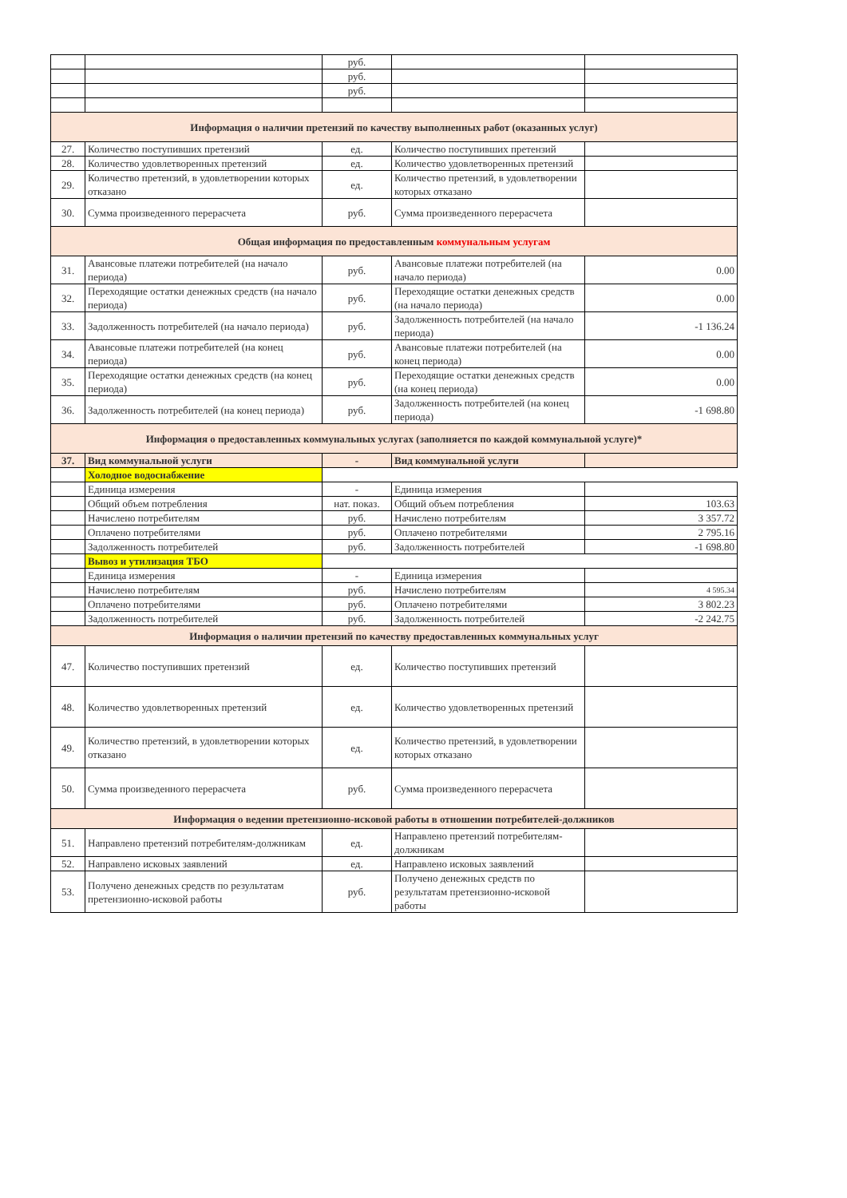| | | руб. | | |
| | | руб. | | |
| | | руб. | | |
| Информация о наличии претензий по качеству выполненных работ (оказанных услуг) | | | | |
| 27. | Количество поступивших претензий | ед. | Количество поступивших претензий | |
| 28. | Количество удовлетворенных претензий | ед. | Количество удовлетворенных претензий | |
| 29. | Количество претензий, в удовлетворении которых отказано | ед. | Количество претензий, в удовлетворении которых отказано | |
| 30. | Сумма произведенного перерасчета | руб. | Сумма произведенного перерасчета | |
| Общая информация по предоставленным коммунальным услугам | | | | |
| 31. | Авансовые платежи потребителей (на начало периода) | руб. | Авансовые платежи потребителей (на начало периода) | 0.00 |
| 32. | Переходящие остатки денежных средств (на начало периода) | руб. | Переходящие остатки денежных средств (на начало периода) | 0.00 |
| 33. | Задолженность потребителей (на начало периода) | руб. | Задолженность потребителей (на начало периода) | -1 136.24 |
| 34. | Авансовые платежи потребителей (на конец периода) | руб. | Авансовые платежи потребителей (на конец периода) | 0.00 |
| 35. | Переходящие остатки денежных средств (на конец периода) | руб. | Переходящие остатки денежных средств (на конец периода) | 0.00 |
| 36. | Задолженность потребителей (на конец периода) | руб. | Задолженность потребителей (на конец периода) | -1 698.80 |
| Информация о предоставленных коммунальных услугах (заполняется по каждой коммунальной услуге)* | | | | |
| 37. | Вид коммунальной услуги | - | Вид коммунальной услуги | |
| | Холодное водоснабжение | | | |
| | Единица измерения | - | Единица измерения | |
| | Общий объем потребления | нат. показ. | Общий объем потребления | 103.63 |
| | Начислено потребителям | руб. | Начислено потребителям | 3 357.72 |
| | Оплачено потребителями | руб. | Оплачено потребителями | 2 795.16 |
| | Задолженность потребителей | руб. | Задолженность потребителей | -1 698.80 |
| | Вывоз и утилизация ТБО | | | |
| | Единица измерения | - | Единица измерения | |
| | Начислено потребителям | руб. | Начислено потребителям | 4 595.34 |
| | Оплачено потребителями | руб. | Оплачено потребителями | 3 802.23 |
| | Задолженность потребителей | руб. | Задолженность потребителей | -2 242.75 |
| Информация о наличии претензий по качеству предоставленных коммунальных услуг | | | | |
| 47. | Количество поступивших претензий | ед. | Количество поступивших претензий | |
| 48. | Количество удовлетворенных претензий | ед. | Количество удовлетворенных претензий | |
| 49. | Количество претензий, в удовлетворении которых отказано | ед. | Количество претензий, в удовлетворении которых отказано | |
| 50. | Сумма произведенного перерасчета | руб. | Сумма произведенного перерасчета | |
| Информация о ведении претензионно-исковой работы в отношении потребителей-должников | | | | |
| 51. | Направлено претензий потребителям-должникам | ед. | Направлено претензий потребителям-должникам | |
| 52. | Направлено исковых заявлений | ед. | Направлено исковых заявлений | |
| 53. | Получено денежных средств по результатам претензионно-исковой работы | руб. | Получено денежных средств по результатам претензионно-исковой работы | |